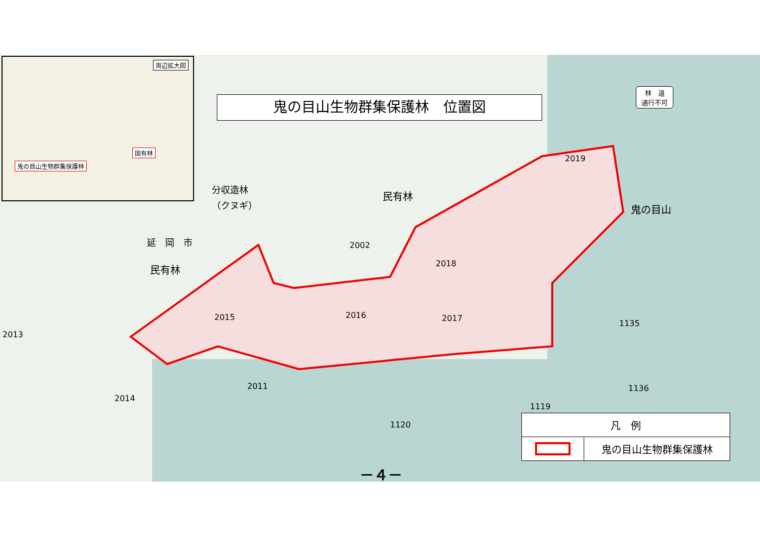周辺拡大図
国有林
鬼の目山生物群集保護林
鬼の目山生物群集保護林　位置図
林　道
通行不可
分収造林
（クヌギ）
民有林
鬼の目山
延　岡　市
民有林
2002
2019
2018
2015 2016 2017
2013
2014
2011
1135
1136
1119
1120
| 凡 例 | |
| --- | --- |
| | 鬼の目山生物群集保護林 |
－４－